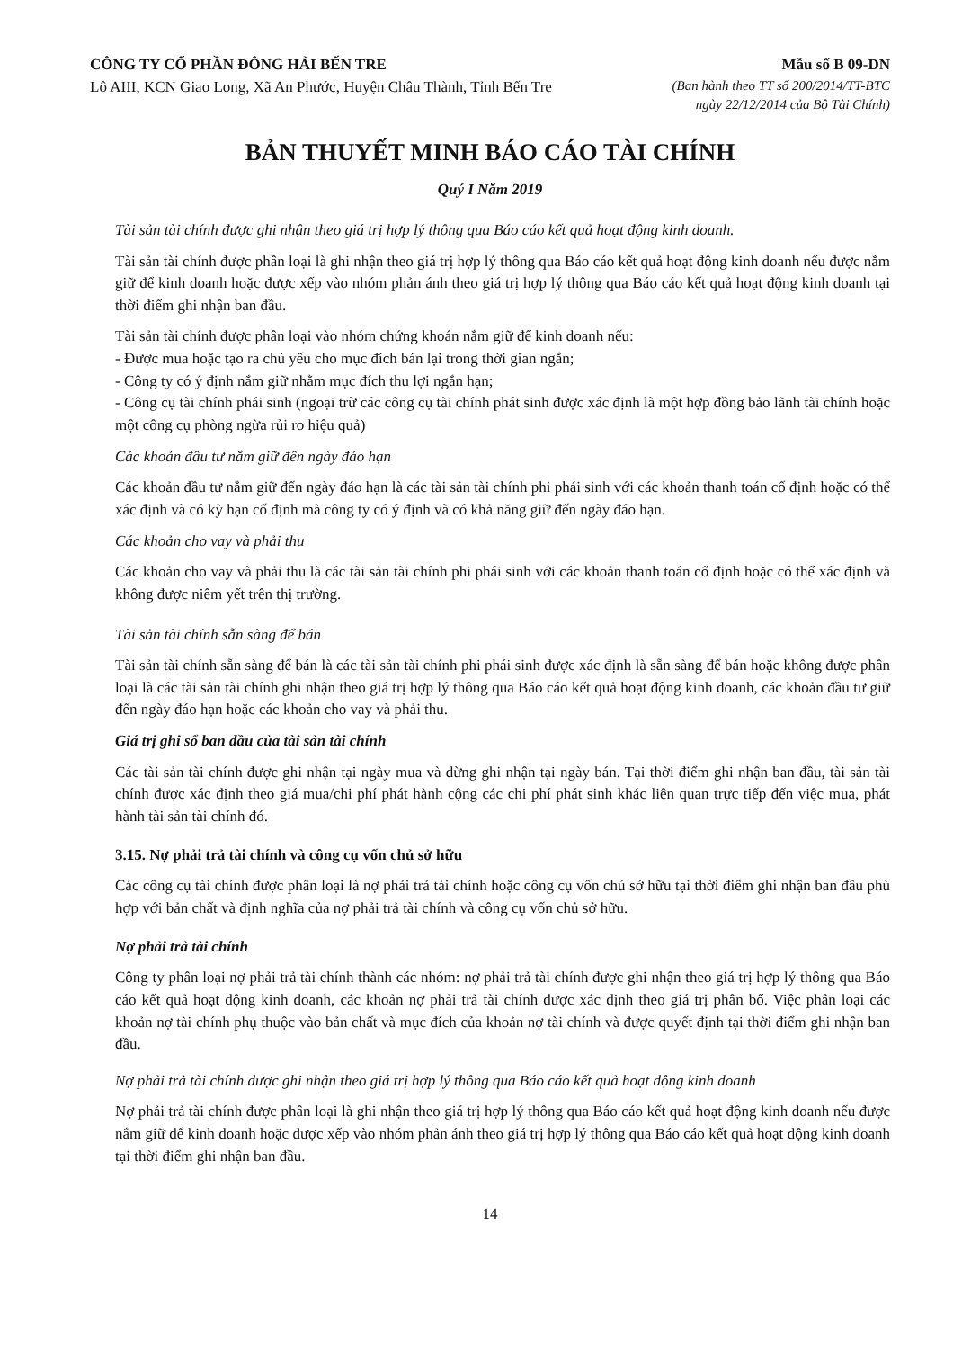CÔNG TY CỔ PHẦN ĐÔNG HẢI BẾN TRE
Lô AIII, KCN Giao Long, Xã An Phước, Huyện Châu Thành, Tỉnh Bến Tre
Mẫu số B 09-DN
(Ban hành theo TT số 200/2014/TT-BTC
ngày 22/12/2014 của Bộ Tài Chính)
BẢN THUYẾT MINH BÁO CÁO TÀI CHÍNH
Quý I Năm 2019
Tài sản tài chính được ghi nhận theo giá trị hợp lý thông qua Báo cáo kết quả hoạt động kinh doanh.
Tài sản tài chính được phân loại là ghi nhận theo giá trị hợp lý thông qua Báo cáo kết quả hoạt động kinh doanh nếu được nắm giữ để kinh doanh hoặc được xếp vào nhóm phản ánh theo giá trị hợp lý thông qua Báo cáo kết quả hoạt động kinh doanh tại thời điểm ghi nhận ban đầu.
Tài sản tài chính được phân loại vào nhóm chứng khoán nắm giữ để kinh doanh nếu:
- Được mua hoặc tạo ra chủ yếu cho mục đích bán lại trong thời gian ngắn;
- Công ty có ý định nắm giữ nhằm mục đích thu lợi ngắn hạn;
- Công cụ tài chính phái sinh (ngoại trừ các công cụ tài chính phát sinh được xác định là một hợp đồng bảo lãnh tài chính hoặc một công cụ phòng ngừa rủi ro hiệu quả)
Các khoản đầu tư nắm giữ đến ngày đáo hạn
Các khoản đầu tư nắm giữ đến ngày đáo hạn là các tài sản tài chính phi phái sinh với các khoản thanh toán cố định hoặc có thể xác định và có kỳ hạn cố định mà công ty có ý định và có khả năng giữ đến ngày đáo hạn.
Các khoản cho vay và phải thu
Các khoản cho vay và phải thu là các tài sản tài chính phi phái sinh với các khoản thanh toán cố định hoặc có thể xác định và không được niêm yết trên thị trường.
Tài sản tài chính sẵn sàng để bán
Tài sản tài chính sẵn sàng để bán là các tài sản tài chính phi phái sinh được xác định là sẵn sàng để bán hoặc không được phân loại là các tài sản tài chính ghi nhận theo giá trị hợp lý thông qua Báo cáo kết quả hoạt động kinh doanh, các khoản đầu tư giữ đến ngày đáo hạn hoặc các khoản cho vay và phải thu.
Giá trị ghi sổ ban đầu của tài sản tài chính
Các tài sản tài chính được ghi nhận tại ngày mua và dừng ghi nhận tại ngày bán. Tại thời điểm ghi nhận ban đầu, tài sản tài chính được xác định theo giá mua/chi phí phát hành cộng các chi phí phát sinh khác liên quan trực tiếp đến việc mua, phát hành tài sản tài chính đó.
3.15. Nợ phải trả tài chính và công cụ vốn chủ sở hữu
Các công cụ tài chính được phân loại là nợ phải trả tài chính hoặc công cụ vốn chủ sở hữu tại thời điểm ghi nhận ban đầu phù hợp với bản chất và định nghĩa của nợ phải trả tài chính và công cụ vốn chủ sở hữu.
Nợ phải trả tài chính
Công ty phân loại nợ phải trả tài chính thành các nhóm: nợ phải trả tài chính được ghi nhận theo giá trị hợp lý thông qua Báo cáo kết quả hoạt động kinh doanh, các khoản nợ phải trả tài chính được xác định theo giá trị phân bổ. Việc phân loại các khoản nợ tài chính phụ thuộc vào bản chất và mục đích của khoản nợ tài chính và được quyết định tại thời điểm ghi nhận ban đầu.
Nợ phải trả tài chính được ghi nhận theo giá trị hợp lý thông qua Báo cáo kết quả hoạt động kinh doanh
Nợ phải trả tài chính được phân loại là ghi nhận theo giá trị hợp lý thông qua Báo cáo kết quả hoạt động kinh doanh nếu được nắm giữ để kinh doanh hoặc được xếp vào nhóm phản ánh theo giá trị hợp lý thông qua Báo cáo kết quả hoạt động kinh doanh tại thời điểm ghi nhận ban đầu.
14